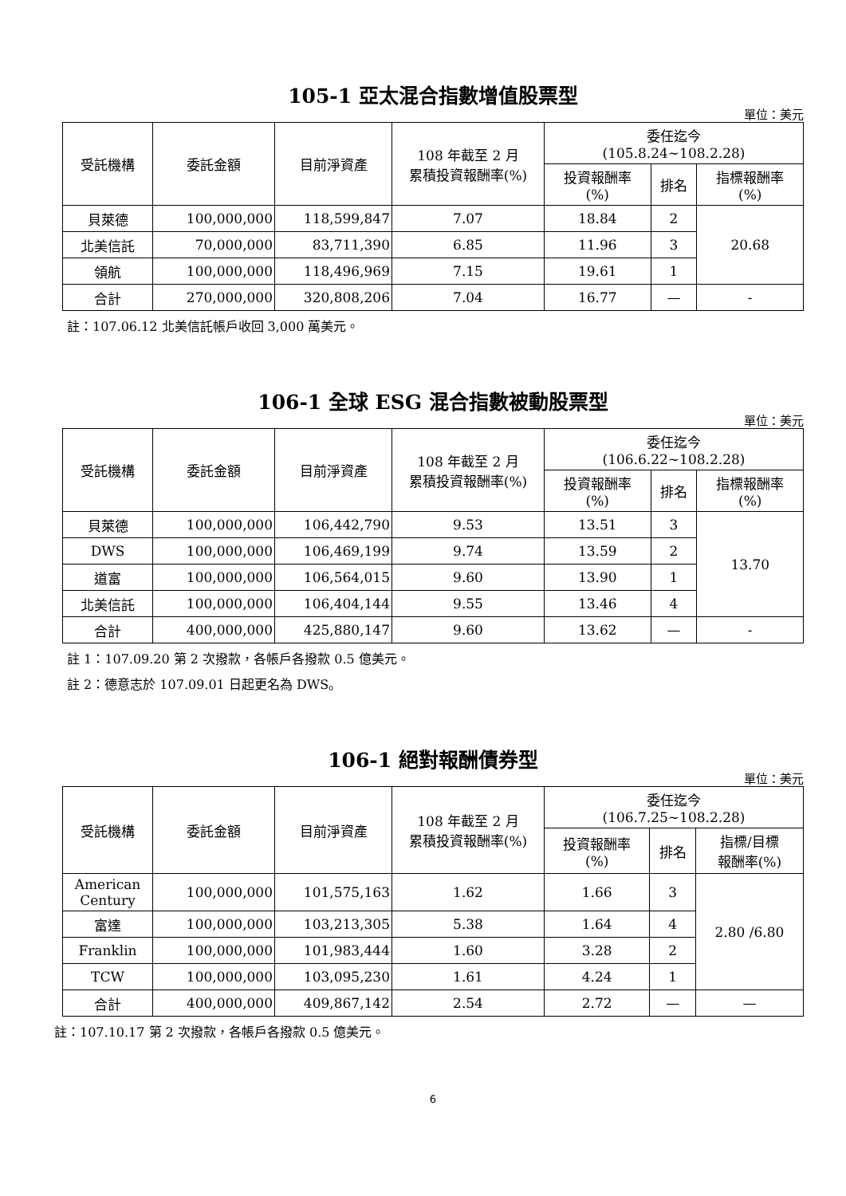105-1 亞太混合指數增值股票型
單位：美元
| 受託機構 | 委託金額 | 目前淨資產 | 108 年截至 2 月 累積投資報酬率(%) | 委任迄今 (105.8.24~108.2.28) | | |
| --- | --- | --- | --- | --- | --- | --- |
| | | | | 投資報酬率 (%) | 排名 | 指標報酬率 (%) |
| 貝萊德 | 100,000,000 | 118,599,847 | 7.07 | 18.84 | 2 | 20.68 |
| 北美信託 | 70,000,000 | 83,711,390 | 6.85 | 11.96 | 3 | |
| 領航 | 100,000,000 | 118,496,969 | 7.15 | 19.61 | 1 | |
| 合計 | 270,000,000 | 320,808,206 | 7.04 | 16.77 | — | - |
註：107.06.12 北美信託帳戶收回 3,000 萬美元。
106-1 全球 ESG 混合指數被動股票型
單位：美元
| 受託機構 | 委託金額 | 目前淨資產 | 108 年截至 2 月 累積投資報酬率(%) | 委任迄今 (106.6.22~108.2.28) | | |
| --- | --- | --- | --- | --- | --- | --- |
| | | | | 投資報酬率 (%) | 排名 | 指標報酬率 (%) |
| 貝萊德 | 100,000,000 | 106,442,790 | 9.53 | 13.51 | 3 | 13.70 |
| DWS | 100,000,000 | 106,469,199 | 9.74 | 13.59 | 2 | |
| 道富 | 100,000,000 | 106,564,015 | 9.60 | 13.90 | 1 | |
| 北美信託 | 100,000,000 | 106,404,144 | 9.55 | 13.46 | 4 | |
| 合計 | 400,000,000 | 425,880,147 | 9.60 | 13.62 | — | - |
註 1：107.09.20 第 2 次撥款，各帳戶各撥款 0.5 億美元。
註 2：德意志於 107.09.01 日起更名為 DWS。
106-1 絕對報酬債券型
單位：美元
| 受託機構 | 委託金額 | 目前淨資產 | 108 年截至 2 月 累積投資報酬率(%) | 委任迄今 (106.7.25~108.2.28) | | |
| --- | --- | --- | --- | --- | --- | --- |
| | | | | 投資報酬率 (%) | 排名 | 指標/目標 報酬率(%) |
| American Century | 100,000,000 | 101,575,163 | 1.62 | 1.66 | 3 | 2.80 /6.80 |
| 富達 | 100,000,000 | 103,213,305 | 5.38 | 1.64 | 4 | |
| Franklin | 100,000,000 | 101,983,444 | 1.60 | 3.28 | 2 | |
| TCW | 100,000,000 | 103,095,230 | 1.61 | 4.24 | 1 | |
| 合計 | 400,000,000 | 409,867,142 | 2.54 | 2.72 | — | — |
註：107.10.17 第 2 次撥款，各帳戶各撥款 0.5 億美元。
6